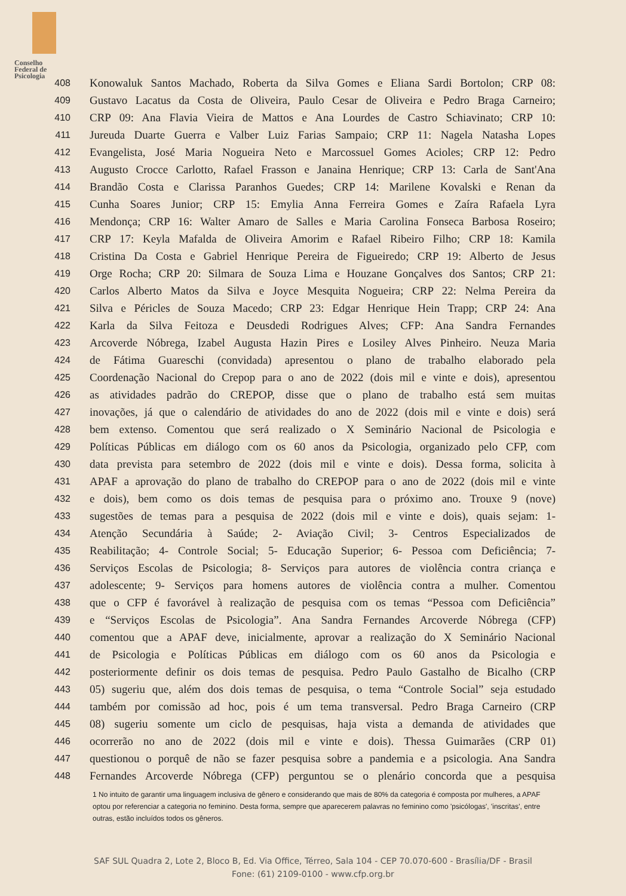Conselho
Federal de
Psicologia
408 Konowaluk Santos Machado, Roberta da Silva Gomes e Eliana Sardi Bortolon; CRP 08:
409 Gustavo Lacatus da Costa de Oliveira, Paulo Cesar de Oliveira e Pedro Braga Carneiro;
410 CRP 09: Ana Flavia Vieira de Mattos e Ana Lourdes de Castro Schiavinato; CRP 10:
411 Jureuda Duarte Guerra e Valber Luiz Farias Sampaio; CRP 11: Nagela Natasha Lopes
412 Evangelista, José Maria Nogueira Neto e Marcossuel Gomes Acioles; CRP 12: Pedro
413 Augusto Crocce Carlotto, Rafael Frasson e Janaina Henrique; CRP 13: Carla de Sant'Ana
414 Brandão Costa e Clarissa Paranhos Guedes; CRP 14: Marilene Kovalski e Renan da
415 Cunha Soares Junior; CRP 15: Emylia Anna Ferreira Gomes e Zaíra Rafaela Lyra
416 Mendonça; CRP 16: Walter Amaro de Salles e Maria Carolina Fonseca Barbosa Roseiro;
417 CRP 17: Keyla Mafalda de Oliveira Amorim e Rafael Ribeiro Filho; CRP 18: Kamila
418 Cristina Da Costa e Gabriel Henrique Pereira de Figueiredo; CRP 19: Alberto de Jesus
419 Orge Rocha; CRP 20: Silmara de Souza Lima e Houzane Gonçalves dos Santos; CRP 21:
420 Carlos Alberto Matos da Silva e Joyce Mesquita Nogueira; CRP 22: Nelma Pereira da
421 Silva e Péricles de Souza Macedo; CRP 23: Edgar Henrique Hein Trapp; CRP 24: Ana
422 Karla da Silva Feitoza e Deusdedi Rodrigues Alves; CFP: Ana Sandra Fernandes
423 Arcoverde Nóbrega, Izabel Augusta Hazin Pires e Losiley Alves Pinheiro. Neuza Maria
424 de Fátima Guareschi (convidada) apresentou o plano de trabalho elaborado pela
425 Coordenação Nacional do Crepop para o ano de 2022 (dois mil e vinte e dois), apresentou
426 as atividades padrão do CREPOP, disse que o plano de trabalho está sem muitas
427 inovações, já que o calendário de atividades do ano de 2022 (dois mil e vinte e dois) será
428 bem extenso. Comentou que será realizado o X Seminário Nacional de Psicologia e
429 Políticas Públicas em diálogo com os 60 anos da Psicologia, organizado pelo CFP, com
430 data prevista para setembro de 2022 (dois mil e vinte e dois). Dessa forma, solicita à
431 APAF a aprovação do plano de trabalho do CREPOP para o ano de 2022 (dois mil e vinte
432 e dois), bem como os dois temas de pesquisa para o próximo ano. Trouxe 9 (nove)
433 sugestões de temas para a pesquisa de 2022 (dois mil e vinte e dois), quais sejam: 1-
434 Atenção Secundária à Saúde; 2- Aviação Civil; 3- Centros Especializados de
435 Reabilitação; 4- Controle Social; 5- Educação Superior; 6- Pessoa com Deficiência; 7-
436 Serviços Escolas de Psicologia; 8- Serviços para autores de violência contra criança e
437 adolescente; 9- Serviços para homens autores de violência contra a mulher. Comentou
438 que o CFP é favorável à realização de pesquisa com os temas “Pessoa com Deficiência”
439 e “Serviços Escolas de Psicologia”. Ana Sandra Fernandes Arcoverde Nóbrega (CFP)
440 comentou que a APAF deve, inicialmente, aprovar a realização do X Seminário Nacional
441 de Psicologia e Políticas Públicas em diálogo com os 60 anos da Psicologia e
442 posteriormente definir os dois temas de pesquisa. Pedro Paulo Gastalho de Bicalho (CRP
443 05) sugeriu que, além dos dois temas de pesquisa, o tema “Controle Social” seja estudado
444 também por comissão ad hoc, pois é um tema transversal. Pedro Braga Carneiro (CRP
445 08) sugeriu somente um ciclo de pesquisas, haja vista a demanda de atividades que
446 ocorrerão no ano de 2022 (dois mil e vinte e dois). Thessa Guimarães (CRP 01)
447 questionou o porquê de não se fazer pesquisa sobre a pandemia e a psicologia. Ana Sandra
448 Fernandes Arcoverde Nóbrega (CFP) perguntou se o plenário concorda que a pesquisa
1 No intuito de garantir uma linguagem inclusiva de gênero e considerando que mais de 80% da categoria é composta por mulheres, a APAF optou por referenciar a categoria no feminino. Desta forma, sempre que aparecerem palavras no feminino como 'psicólogas', 'inscritas', entre outras, estão incluídos todos os gêneros.
SAF SUL Quadra 2, Lote 2, Bloco B, Ed. Via Office, Térreo, Sala 104 - CEP 70.070-600 - Brasília/DF - Brasil
Fone: (61) 2109-0100 - www.cfp.org.br